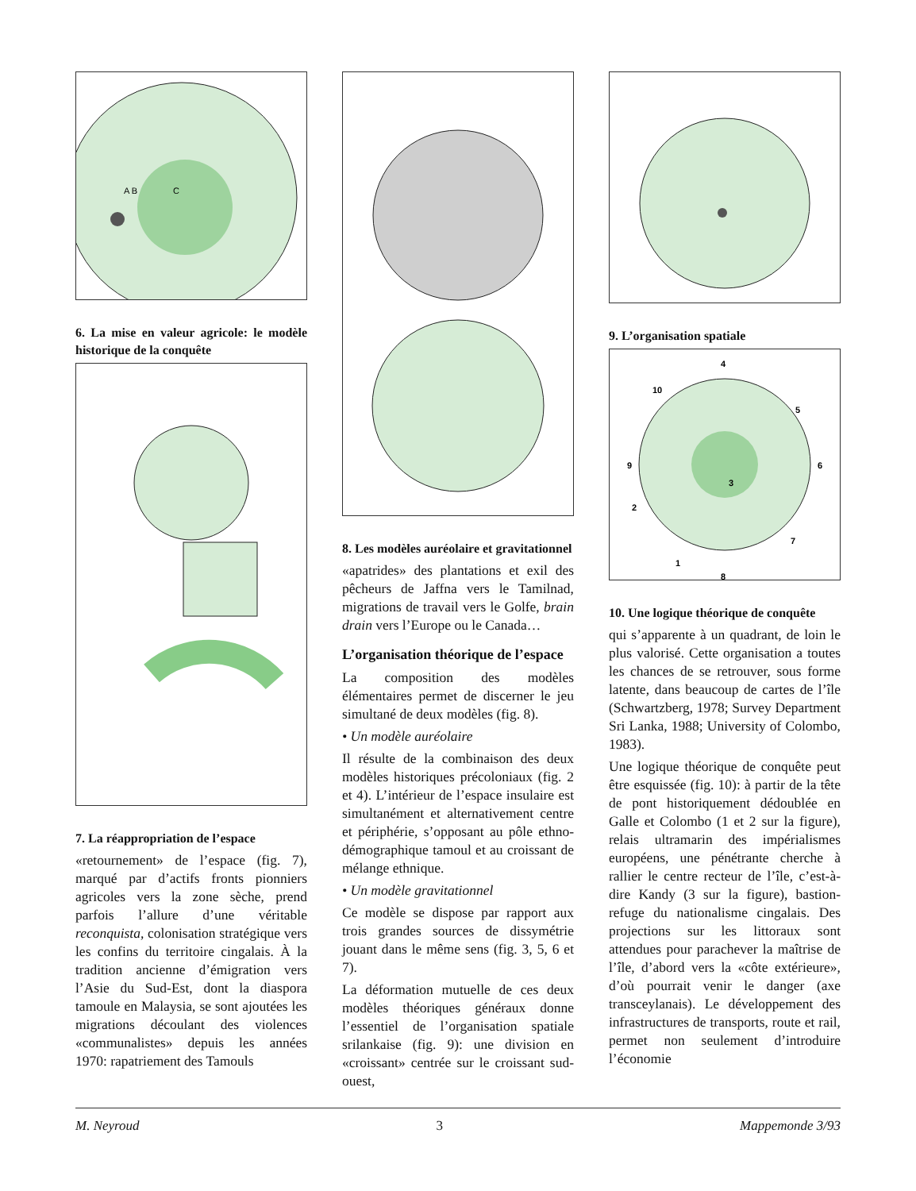A B
C
6. La mise en valeur agricole: le modèle historique de la conquête
7. La réappropriation de l’espace
«retournement» de l’espace (fig. 7), marqué par d’actifs fronts pionniers agricoles vers la zone sèche, prend parfois l’allure d’une véritable reconquista, colonisation stratégique vers les confins du territoire cingalais. À la tradition ancienne d’émigration vers l’Asie du Sud-Est, dont la diaspora tamoule en Malaysia, se sont ajoutées les migrations découlant des violences «communalistes» depuis les années 1970: rapatriement des Tamouls
8. Les modèles auréolaire et gravitationnel
«apatrides» des plantations et exil des pêcheurs de Jaffna vers le Tamilnad, migrations de travail vers le Golfe, brain drain vers l’Europe ou le Canada…
L’organisation théorique de l’espace
La composition des modèles élémentaires permet de discerner le jeu simultané de deux modèles (fig. 8).
• Un modèle auréolaire
Il résulte de la combinaison des deux modèles historiques précoloniaux (fig. 2 et 4). L’intérieur de l’espace insulaire est simultanément et alternativement centre et périphérie, s’opposant au pôle ethno-démographique tamoul et au croissant de mélange ethnique.
• Un modèle gravitationnel
Ce modèle se dispose par rapport aux trois grandes sources de dissymétrie jouant dans le même sens (fig. 3, 5, 6 et 7).
La déformation mutuelle de ces deux modèles théoriques généraux donne l’essentiel de l’organisation spatiale srilankaise (fig. 9): une division en «croissant» centrée sur le croissant sud-ouest,
9. L’organisation spatiale
4
10
5
9
6
3
2
7
1
8
10. Une logique théorique de conquête
qui s’apparente à un quadrant, de loin le plus valorisé. Cette organisation a toutes les chances de se retrouver, sous forme latente, dans beaucoup de cartes de l’île (Schwartzberg, 1978; Survey Department Sri Lanka, 1988; University of Colombo, 1983).
Une logique théorique de conquête peut être esquissée (fig. 10): à partir de la tête de pont historiquement dédoublée en Galle et Colombo (1 et 2 sur la figure), relais ultramarin des impérialismes européens, une pénétrante cherche à rallier le centre recteur de l’île, c’est-à-dire Kandy (3 sur la figure), bastion-refuge du nationalisme cingalais. Des projections sur les littoraux sont attendues pour parachever la maîtrise de l’île, d’abord vers la «côte extérieure», d’où pourrait venir le danger (axe transceylanais). Le développement des infrastructures de transports, route et rail, permet non seulement d’introduire l’économie
M. Neyroud 3 Mappemonde 3/93